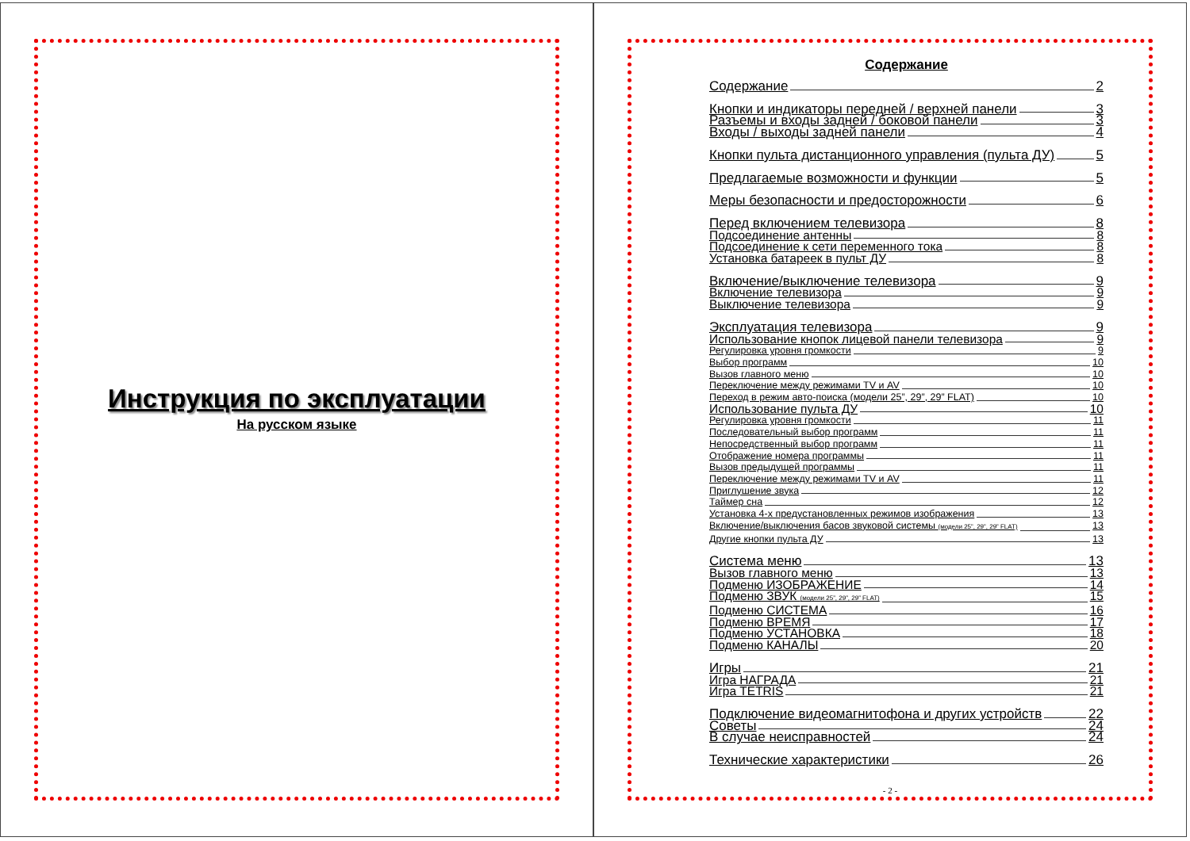Инструкция по эксплуатации
На русском языке
Содержание
Содержание 2
Кнопки и индикаторы передней / верхней панели 3
Разъемы и входы задней / боковой панели 3
Входы / выходы задней панели 4
Кнопки пульта дистанционного управления (пульта ДУ) 5
Предлагаемые возможности и функции 5
Меры безопасности и предосторожности 6
Перед включением телевизора 8
Подсоединение антенны 8
Подсоединение к сети переменного тока 8
Установка батареек в пульт ДУ 8
Включение/выключение телевизора 9
Включение телевизора 9
Выключение телевизора 9
Эксплуатация телевизора 9
Использование кнопок лицевой панели телевизора 9
Регулировка уровня громкости 9
Выбор программ 10
Вызов главного меню 10
Переключение между режимами TV и AV 10
Переход в режим авто-поиска (модели 25”, 29”, 29” FLAT) 10
Использование пульта ДУ 10
Регулировка уровня громкости 11
Последовательный выбор программ 11
Непосредственный выбор программ 11
Отображение номера программы 11
Вызов предыдущей программы 11
Переключение между режимами TV и AV 11
Приглушение звука 12
Таймер сна 12
Установка 4-х предустановленных режимов изображения 13
Включение/выключения басов звуковой системы (модели 25”, 29”, 29” FLAT) 13
Другие кнопки пульта ДУ 13
Система меню 13
Вызов главного меню 13
Подменю ИЗОБРАЖЕНИЕ 14
Подменю ЗВУК (модели 25”, 29”, 29” FLAT) 15
Подменю СИСТЕМА 16
Подменю ВРЕМЯ 17
Подменю УСТАНОВКА 18
Подменю КАНАЛЫ 20
Игры 21
Игра НАГРАДА 21
Игра TETRIS 21
Подключение видеомагнитофона и других устройств 22
Советы 24
В случае неисправностей 24
Технические характеристики 26
- 2 -